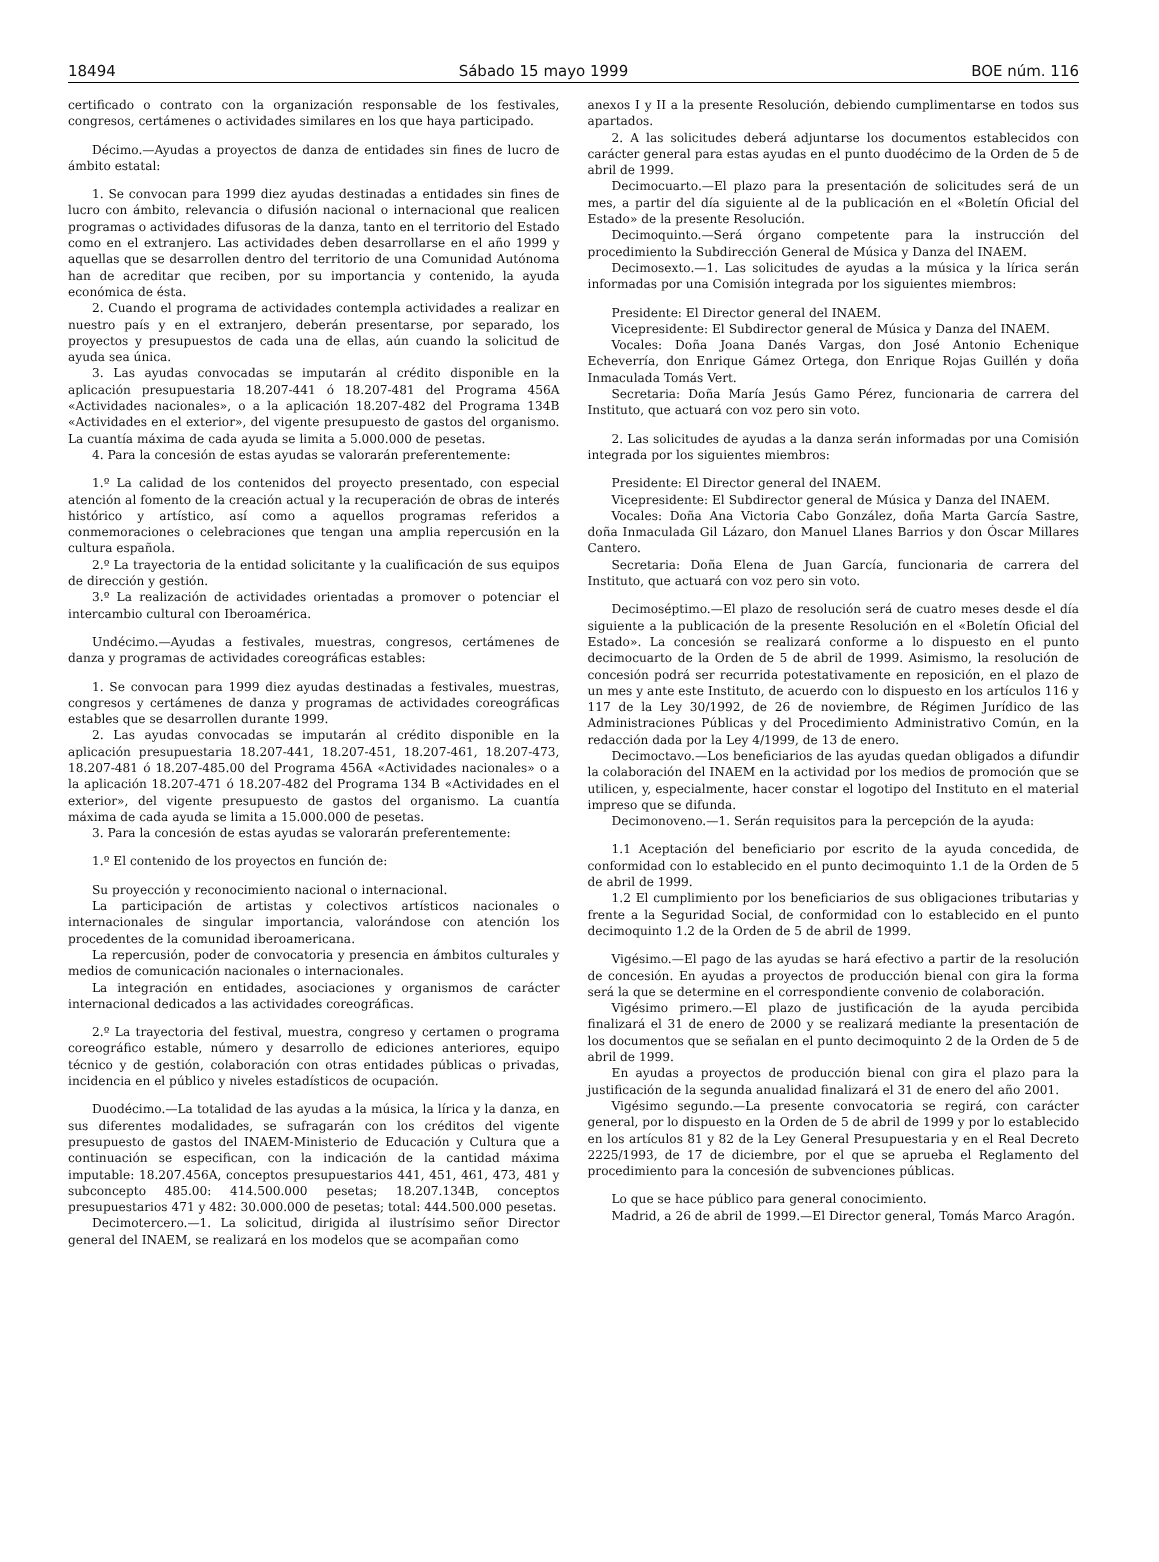18494 Sábado 15 mayo 1999 BOE núm. 116
certificado o contrato con la organización responsable de los festivales, congresos, certámenes o actividades similares en los que haya participado.
Décimo.—Ayudas a proyectos de danza de entidades sin fines de lucro de ámbito estatal:
1. Se convocan para 1999 diez ayudas destinadas a entidades sin fines de lucro con ámbito, relevancia o difusión nacional o internacional que realicen programas o actividades difusoras de la danza, tanto en el territorio del Estado como en el extranjero. Las actividades deben desarrollarse en el año 1999 y aquellas que se desarrollen dentro del territorio de una Comunidad Autónoma han de acreditar que reciben, por su importancia y contenido, la ayuda económica de ésta.
2. Cuando el programa de actividades contempla actividades a realizar en nuestro país y en el extranjero, deberán presentarse, por separado, los proyectos y presupuestos de cada una de ellas, aún cuando la solicitud de ayuda sea única.
3. Las ayudas convocadas se imputarán al crédito disponible en la aplicación presupuestaria 18.207-441 ó 18.207-481 del Programa 456A «Actividades nacionales», o a la aplicación 18.207-482 del Programa 134B «Actividades en el exterior», del vigente presupuesto de gastos del organismo. La cuantía máxima de cada ayuda se limita a 5.000.000 de pesetas.
4. Para la concesión de estas ayudas se valorarán preferentemente:
1.º La calidad de los contenidos del proyecto presentado, con especial atención al fomento de la creación actual y la recuperación de obras de interés histórico y artístico, así como a aquellos programas referidos a conmemoraciones o celebraciones que tengan una amplia repercusión en la cultura española.
2.º La trayectoria de la entidad solicitante y la cualificación de sus equipos de dirección y gestión.
3.º La realización de actividades orientadas a promover o potenciar el intercambio cultural con Iberoamérica.
Undécimo.—Ayudas a festivales, muestras, congresos, certámenes de danza y programas de actividades coreográficas estables:
1. Se convocan para 1999 diez ayudas destinadas a festivales, muestras, congresos y certámenes de danza y programas de actividades coreográficas estables que se desarrollen durante 1999.
2. Las ayudas convocadas se imputarán al crédito disponible en la aplicación presupuestaria 18.207-441, 18.207-451, 18.207-461, 18.207-473, 18.207-481 ó 18.207-485.00 del Programa 456A «Actividades nacionales» o a la aplicación 18.207-471 ó 18.207-482 del Programa 134 B «Actividades en el exterior», del vigente presupuesto de gastos del organismo. La cuantía máxima de cada ayuda se limita a 15.000.000 de pesetas.
3. Para la concesión de estas ayudas se valorarán preferentemente:
1.º El contenido de los proyectos en función de:
Su proyección y reconocimiento nacional o internacional.
La participación de artistas y colectivos artísticos nacionales o internacionales de singular importancia, valorándose con atención los procedentes de la comunidad iberoamericana.
La repercusión, poder de convocatoria y presencia en ámbitos culturales y medios de comunicación nacionales o internacionales.
La integración en entidades, asociaciones y organismos de carácter internacional dedicados a las actividades coreográficas.
2.º La trayectoria del festival, muestra, congreso y certamen o programa coreográfico estable, número y desarrollo de ediciones anteriores, equipo técnico y de gestión, colaboración con otras entidades públicas o privadas, incidencia en el público y niveles estadísticos de ocupación.
Duodécimo.—La totalidad de las ayudas a la música, la lírica y la danza, en sus diferentes modalidades, se sufragarán con los créditos del vigente presupuesto de gastos del INAEM-Ministerio de Educación y Cultura que a continuación se especifican, con la indicación de la cantidad máxima imputable: 18.207.456A, conceptos presupuestarios 441, 451, 461, 473, 481 y subconcepto 485.00: 414.500.000 pesetas; 18.207.134B, conceptos presupuestarios 471 y 482: 30.000.000 de pesetas; total: 444.500.000 pesetas.
Decimotercero.—1. La solicitud, dirigida al ilustrísimo señor Director general del INAEM, se realizará en los modelos que se acompañan como
anexos I y II a la presente Resolución, debiendo cumplimentarse en todos sus apartados.
2. A las solicitudes deberá adjuntarse los documentos establecidos con carácter general para estas ayudas en el punto duodécimo de la Orden de 5 de abril de 1999.
Decimocuarto.—El plazo para la presentación de solicitudes será de un mes, a partir del día siguiente al de la publicación en el «Boletín Oficial del Estado» de la presente Resolución.
Decimoquinto.—Será órgano competente para la instrucción del procedimiento la Subdirección General de Música y Danza del INAEM.
Decimosexto.—1. Las solicitudes de ayudas a la música y la lírica serán informadas por una Comisión integrada por los siguientes miembros:
Presidente: El Director general del INAEM.
Vicepresidente: El Subdirector general de Música y Danza del INAEM.
Vocales: Doña Joana Danés Vargas, don José Antonio Echenique Echeverría, don Enrique Gámez Ortega, don Enrique Rojas Guillén y doña Inmaculada Tomás Vert.
Secretaria: Doña María Jesús Gamo Pérez, funcionaria de carrera del Instituto, que actuará con voz pero sin voto.
2. Las solicitudes de ayudas a la danza serán informadas por una Comisión integrada por los siguientes miembros:
Presidente: El Director general del INAEM.
Vicepresidente: El Subdirector general de Música y Danza del INAEM.
Vocales: Doña Ana Victoria Cabo González, doña Marta García Sastre, doña Inmaculada Gil Lázaro, don Manuel Llanes Barrios y don Óscar Millares Cantero.
Secretaria: Doña Elena de Juan García, funcionaria de carrera del Instituto, que actuará con voz pero sin voto.
Decimoséptimo.—El plazo de resolución será de cuatro meses desde el día siguiente a la publicación de la presente Resolución en el «Boletín Oficial del Estado». La concesión se realizará conforme a lo dispuesto en el punto decimocuarto de la Orden de 5 de abril de 1999. Asimismo, la resolución de concesión podrá ser recurrida potestativamente en reposición, en el plazo de un mes y ante este Instituto, de acuerdo con lo dispuesto en los artículos 116 y 117 de la Ley 30/1992, de 26 de noviembre, de Régimen Jurídico de las Administraciones Públicas y del Procedimiento Administrativo Común, en la redacción dada por la Ley 4/1999, de 13 de enero.
Decimoctavo.—Los beneficiarios de las ayudas quedan obligados a difundir la colaboración del INAEM en la actividad por los medios de promoción que se utilicen, y, especialmente, hacer constar el logotipo del Instituto en el material impreso que se difunda.
Decimonoveno.—1. Serán requisitos para la percepción de la ayuda:
1.1 Aceptación del beneficiario por escrito de la ayuda concedida, de conformidad con lo establecido en el punto decimoquinto 1.1 de la Orden de 5 de abril de 1999.
1.2 El cumplimiento por los beneficiarios de sus obligaciones tributarias y frente a la Seguridad Social, de conformidad con lo establecido en el punto decimoquinto 1.2 de la Orden de 5 de abril de 1999.
Vigésimo.—El pago de las ayudas se hará efectivo a partir de la resolución de concesión. En ayudas a proyectos de producción bienal con gira la forma será la que se determine en el correspondiente convenio de colaboración.
Vigésimo primero.—El plazo de justificación de la ayuda percibida finalizará el 31 de enero de 2000 y se realizará mediante la presentación de los documentos que se señalan en el punto decimoquinto 2 de la Orden de 5 de abril de 1999.
En ayudas a proyectos de producción bienal con gira el plazo para la justificación de la segunda anualidad finalizará el 31 de enero del año 2001.
Vigésimo segundo.—La presente convocatoria se regirá, con carácter general, por lo dispuesto en la Orden de 5 de abril de 1999 y por lo establecido en los artículos 81 y 82 de la Ley General Presupuestaria y en el Real Decreto 2225/1993, de 17 de diciembre, por el que se aprueba el Reglamento del procedimiento para la concesión de subvenciones públicas.
Lo que se hace público para general conocimiento.
Madrid, a 26 de abril de 1999.—El Director general, Tomás Marco Aragón.